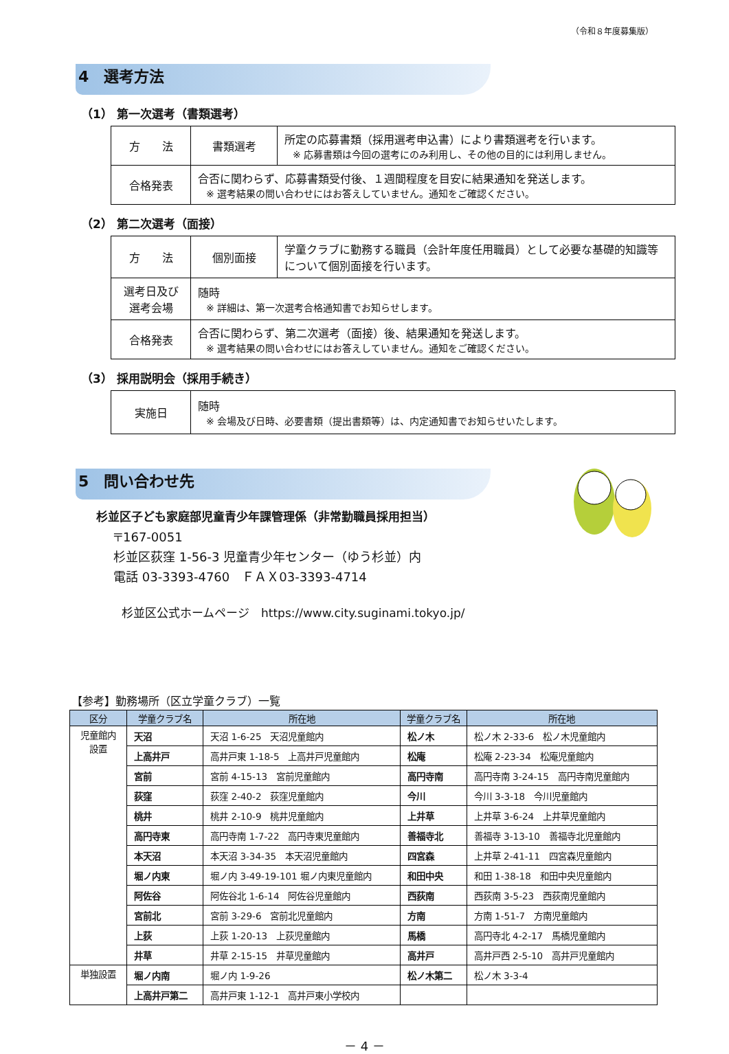（令和８年度募集版）
4　選考方法
（1） 第一次選考（書類選考）
| 方 法 | 書類選考 | 所定の応募書類（採用選考申込書）により書類選考を行います。 ※ 応募書類は今回の選考にのみ利用し、その他の目的には利用しません。 |
| 合格発表 | 合否に関わらず、応募書類受付後、１週間程度を目安に結果通知を発送します。 ※ 選考結果の問い合わせにはお答えしていません。通知をご確認ください。 | |
（2） 第二次選考（面接）
| 方 法 | 個別面接 | 学童クラブに勤務する職員（会計年度任用職員）として必要な基礎的知識等について個別面接を行います。 |
| 選考日及び 選考会場 | 随時 ※ 詳細は、第一次選考合格通知書でお知らせします。 | |
| 合格発表 | 合否に関わらず、第二次選考（面接）後、結果通知を発送します。 ※ 選考結果の問い合わせにはお答えしていません。通知をご確認ください。 | |
（3） 採用説明会（採用手続き）
| 実施日 | 随時 ※ 会場及び日時、必要書類（提出書類等）は、内定通知書でお知らせいたします。 |
5　問い合わせ先
杉並区子ども家庭部児童青少年課管理係（非常勤職員採用担当）
〒167-0051
杉並区荻窪 1-56-3 児童青少年センター（ゆう杉並）内
電話 03-3393-4760　ＦＡＸ03-3393-4714
杉並区公式ホームページ　https://www.city.suginami.tokyo.jp/
【参考】勤務場所（区立学童クラブ）一覧
| 区分 | 学童クラブ名 | 所在地 | 学童クラブ名 | 所在地 |
| --- | --- | --- | --- | --- |
| 児童館内 設置 | 天沼 | 天沼 1-6-25 天沼児童館内 | 松ノ木 | 松ノ木 2-33-6 松ノ木児童館内 |
| | 上高井戸 | 高井戸東 1-18-5 上高井戸児童館内 | 松庵 | 松庵 2-23-34 松庵児童館内 |
| | 宮前 | 宮前 4-15-13 宮前児童館内 | 高円寺南 | 高円寺南 3-24-15 高円寺南児童館内 |
| | 荻窪 | 荻窪 2-40-2 荻窪児童館内 | 今川 | 今川 3-3-18 今川児童館内 |
| | 桃井 | 桃井 2-10-9 桃井児童館内 | 上井草 | 上井草 3-6-24 上井草児童館内 |
| | 高円寺東 | 高円寺南 1-7-22 高円寺東児童館内 | 善福寺北 | 善福寺 3-13-10 善福寺北児童館内 |
| | 本天沼 | 本天沼 3-34-35 本天沼児童館内 | 四宮森 | 上井草 2-41-11 四宮森児童館内 |
| | 堀ノ内東 | 堀ノ内 3-49-19-101 堀ノ内東児童館内 | 和田中央 | 和田 1-38-18 和田中央児童館内 |
| | 阿佐谷 | 阿佐谷北 1-6-14 阿佐谷児童館内 | 西荻南 | 西荻南 3-5-23 西荻南児童館内 |
| | 宮前北 | 宮前 3-29-6 宮前北児童館内 | 方南 | 方南 1-51-7 方南児童館内 |
| | 上荻 | 上荻 1-20-13 上荻児童館内 | 馬橋 | 高円寺北 4-2-17 馬橋児童館内 |
| | 井草 | 井草 2-15-15 井草児童館内 | 高井戸 | 高井戸西 2-5-10 高井戸児童館内 |
| 単独設置 | 堀ノ内南 | 堀ノ内 1-9-26 | 松ノ木第二 | 松ノ木 3-3-4 |
| | 上高井戸第二 | 高井戸東 1-12-1 高井戸東小学校内 | | |
－ 4 －